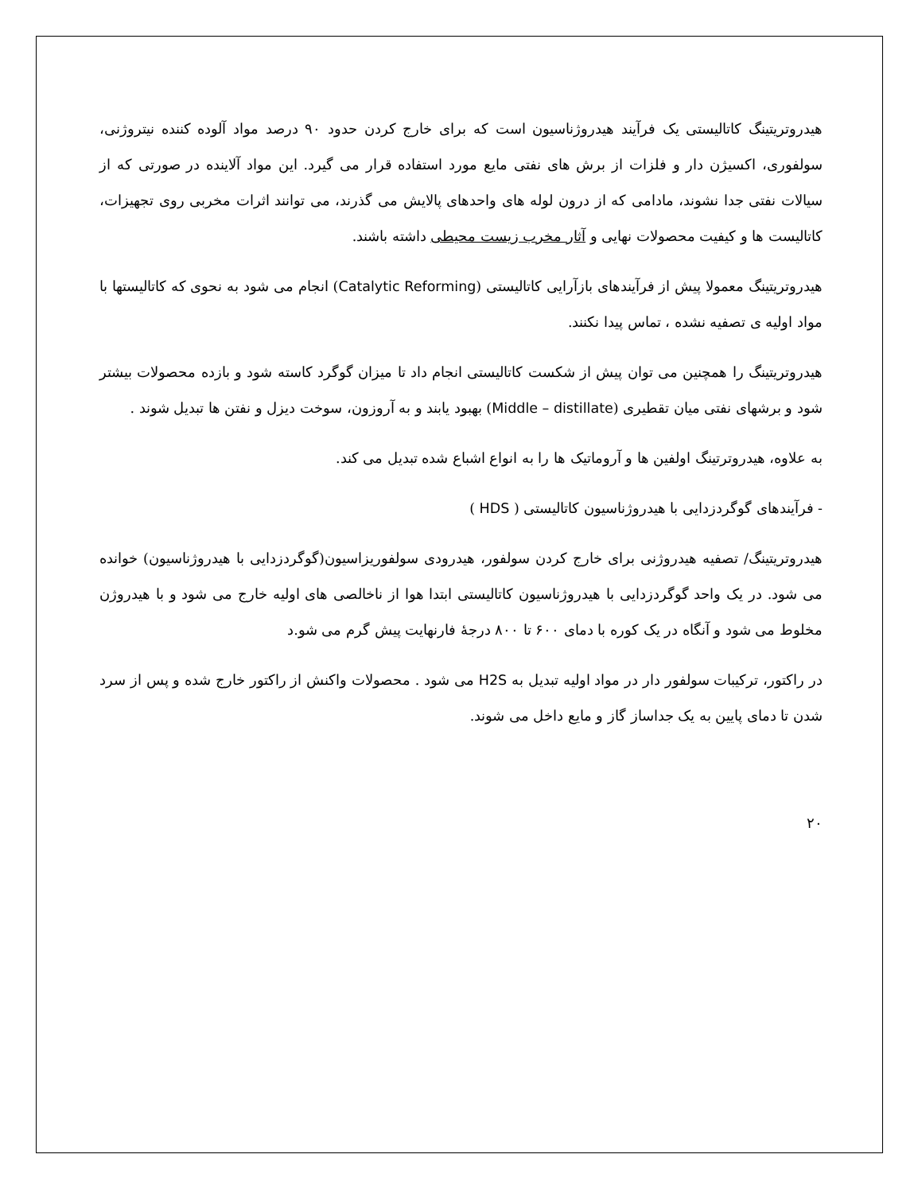هیدروتریتینگ کاتالیستی یک فرآیند هیدروژناسیون است که برای خارج کردن حدود ۹۰ درصد مواد آلوده کننده نیتروژنی، سولفوری، اکسیژن دار و فلزات از برش های نفتی مایع مورد استفاده قرار می گیرد. این مواد آلاینده در صورتی که از سیالات نفتی جدا نشوند، مادامی که از درون لوله های واحدهای پالایش می گذرند، می توانند اثرات مخربی روی تجهیزات، کاتالیست ها و کیفیت محصولات نهایی و آثار مخرب زیست محیطی داشته باشند.
هیدروتریتینگ معمولا پیش از فرآیندهای بازآرایی کاتالیستی (Catalytic Reforming) انجام می شود به نحوی که کاتالیستها با مواد اولیه ی تصفیه نشده ، تماس پیدا نکنند.
هیدروتریتینگ را همچنین می توان پیش از شکست کاتالیستی انجام داد تا میزان گوگرد کاسته شود و بازده محصولات بیشتر شود و برشهای نفتی میان تقطیری (Middle – distillate) بهبود یابند و به آروزون، سوخت دیزل و نفتن ها تبدیل شوند .
به علاوه، هیدروترتینگ اولفین ها و آروماتیک ها را به انواع اشباع شده تبدیل می کند.
- فرآیندهای گوگردزدایی با هیدروژناسیون کاتالیستی ( HDS )
هیدروتریتینگ/ تصفیه هیدروژنی برای خارج کردن سولفور، هیدرودی سولفوریزاسیون(گوگردزدایی با هیدروژناسیون) خوانده می شود. در یک واحد گوگردزدایی با هیدروژناسیون کاتالیستی ابتدا هوا از ناخالصی های اولیه خارج می شود و با هیدروژن مخلوط می شود و آنگاه در یک کوره با دمای ۶۰۰ تا ۸۰۰ درجهٔ فارنهایت پیش گرم می شو.د
در راکتور، ترکیبات سولفور دار در مواد اولیه تبدیل به H2S می شود . محصولات واکنش از راکتور خارج شده و پس از سرد شدن تا دمای پایین به یک جداساز گاز و مایع داخل می شوند.
۲۰